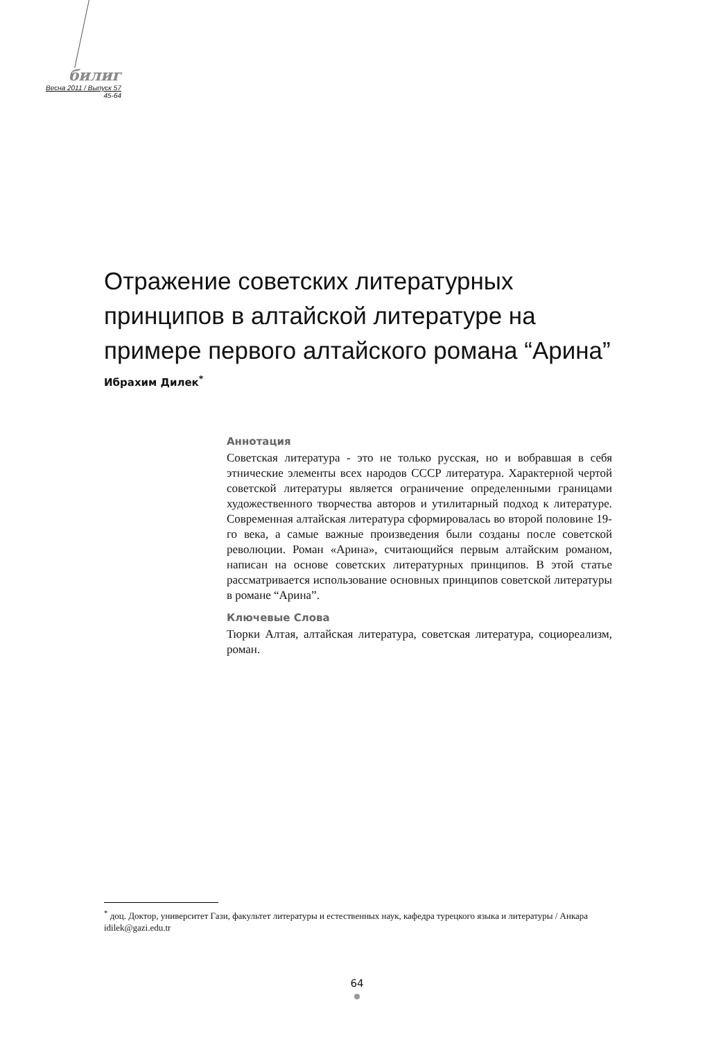билиг
Весна 2011 / Выпуск 57
45-64
Отражение советских литературных принципов в алтайской литературе на примере первого алтайского романа “Арина”
Ибрахим Дилек<sup>*</sup>
Аннотация
Советская литература - это не только русская, но и вобравшая в себя этнические элементы всех народов СССР литература. Характерной чертой советской литературы является ограничение определенными границами художественного творчества авторов и утилитарный подход к литературе. Современная алтайская литература сформировалась во второй половине 19-го века, а самые важные произведения были созданы после советской революции. Роман «Арина», считающийся первым алтайским романом, написан на основе советских литературных принципов. В этой статье рассматривается использование основных принципов советской литературы в романе “Арина”.
Ключевые Слова
Тюрки Алтая, алтайская литература, советская литература, социореализм, роман.
<sup>*</sup> доц. Доктор, университет Гази, факультет литературы и естественных наук, кафедра турецкого языка и литературы / Анкара
idilek@gazi.edu.tr
64